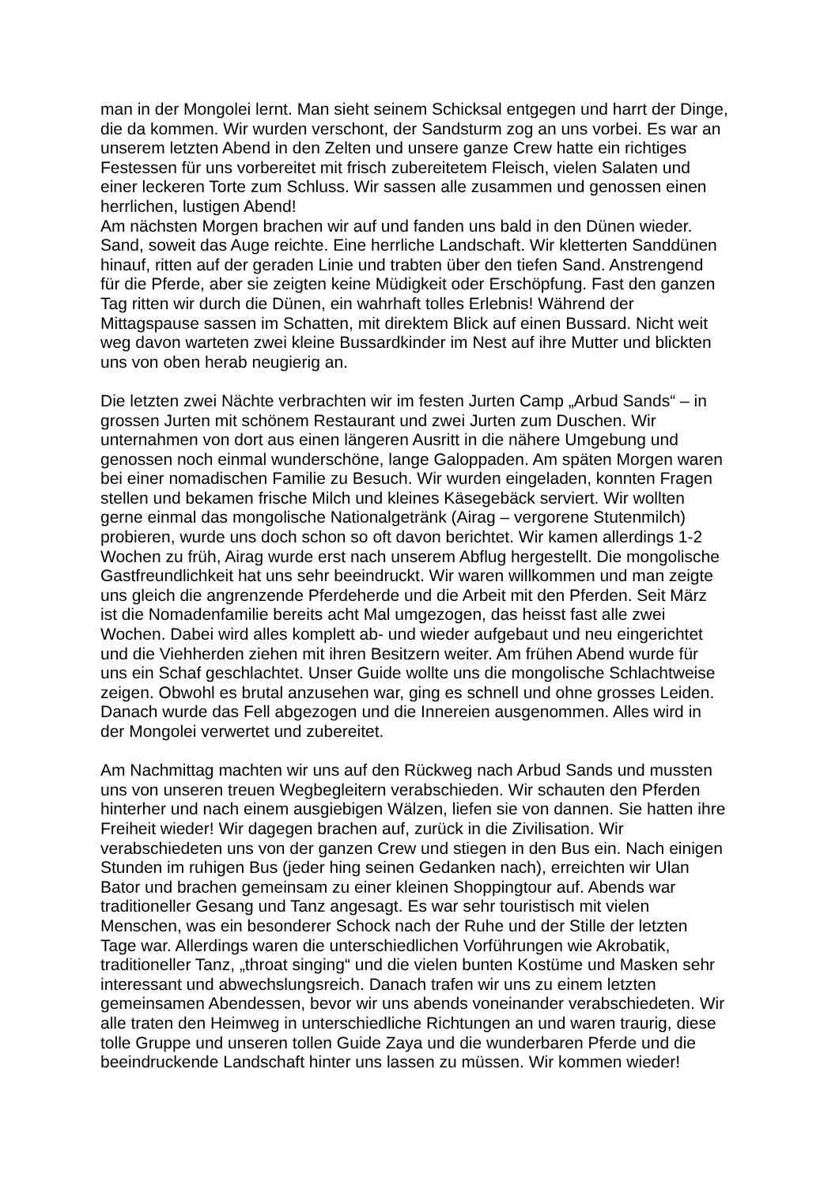man in der Mongolei lernt. Man sieht seinem Schicksal entgegen und harrt der Dinge, die da kommen. Wir wurden verschont, der Sandsturm zog an uns vorbei. Es war an unserem letzten Abend in den Zelten und unsere ganze Crew hatte ein richtiges Festessen für uns vorbereitet mit frisch zubereitetem Fleisch, vielen Salaten und einer leckeren Torte zum Schluss. Wir sassen alle zusammen und genossen einen herrlichen, lustigen Abend! Am nächsten Morgen brachen wir auf und fanden uns bald in den Dünen wieder. Sand, soweit das Auge reichte. Eine herrliche Landschaft. Wir kletterten Sanddünen hinauf, ritten auf der geraden Linie und trabten über den tiefen Sand. Anstrengend für die Pferde, aber sie zeigten keine Müdigkeit oder Erschöpfung. Fast den ganzen Tag ritten wir durch die Dünen, ein wahrhaft tolles Erlebnis! Während der Mittagspause sassen im Schatten, mit direktem Blick auf einen Bussard. Nicht weit weg davon warteten zwei kleine Bussardkinder im Nest auf ihre Mutter und blickten uns von oben herab neugierig an.
Die letzten zwei Nächte verbrachten wir im festen Jurten Camp „Arbud Sands“ – in grossen Jurten mit schönem Restaurant und zwei Jurten zum Duschen. Wir unternahmen von dort aus einen längeren Ausritt in die nähere Umgebung und genossen noch einmal wunderschöne, lange Galoppaden. Am späten Morgen waren bei einer nomadischen Familie zu Besuch. Wir wurden eingeladen, konnten Fragen stellen und bekamen frische Milch und kleines Käsegebäck serviert. Wir wollten gerne einmal das mongolische Nationalgetränk (Airag – vergorene Stutenmilch) probieren, wurde uns doch schon so oft davon berichtet. Wir kamen allerdings 1-2 Wochen zu früh, Airag wurde erst nach unserem Abflug hergestellt. Die mongolische Gastfreundlichkeit hat uns sehr beeindruckt. Wir waren willkommen und man zeigte uns gleich die angrenzende Pferdeherde und die Arbeit mit den Pferden. Seit März ist die Nomadenfamilie bereits acht Mal umgezogen, das heisst fast alle zwei Wochen. Dabei wird alles komplett ab- und wieder aufgebaut und neu eingerichtet und die Viehherden ziehen mit ihren Besitzern weiter. Am frühen Abend wurde für uns ein Schaf geschlachtet. Unser Guide wollte uns die mongolische Schlachtweise zeigen. Obwohl es brutal anzusehen war, ging es schnell und ohne grosses Leiden. Danach wurde das Fell abgezogen und die Innereien ausgenommen. Alles wird in der Mongolei verwertet und zubereitet.
Am Nachmittag machten wir uns auf den Rückweg nach Arbud Sands und mussten uns von unseren treuen Wegbegleitern verabschieden. Wir schauten den Pferden hinterher und nach einem ausgiebigen Wälzen, liefen sie von dannen. Sie hatten ihre Freiheit wieder! Wir dagegen brachen auf, zurück in die Zivilisation. Wir verabschiedeten uns von der ganzen Crew und stiegen in den Bus ein. Nach einigen Stunden im ruhigen Bus (jeder hing seinen Gedanken nach), erreichten wir Ulan Bator und brachen gemeinsam zu einer kleinen Shoppingtour auf. Abends war traditioneller Gesang und Tanz angesagt. Es war sehr touristisch mit vielen Menschen, was ein besonderer Schock nach der Ruhe und der Stille der letzten Tage war. Allerdings waren die unterschiedlichen Vorführungen wie Akrobatik, traditioneller Tanz, „throat singing“ und die vielen bunten Kostüme und Masken sehr interessant und abwechslungsreich. Danach trafen wir uns zu einem letzten gemeinsamen Abendessen, bevor wir uns abends voneinander verabschiedeten. Wir alle traten den Heimweg in unterschiedliche Richtungen an und waren traurig, diese tolle Gruppe und unseren tollen Guide Zaya und die wunderbaren Pferde und die beeindruckende Landschaft hinter uns lassen zu müssen. Wir kommen wieder!